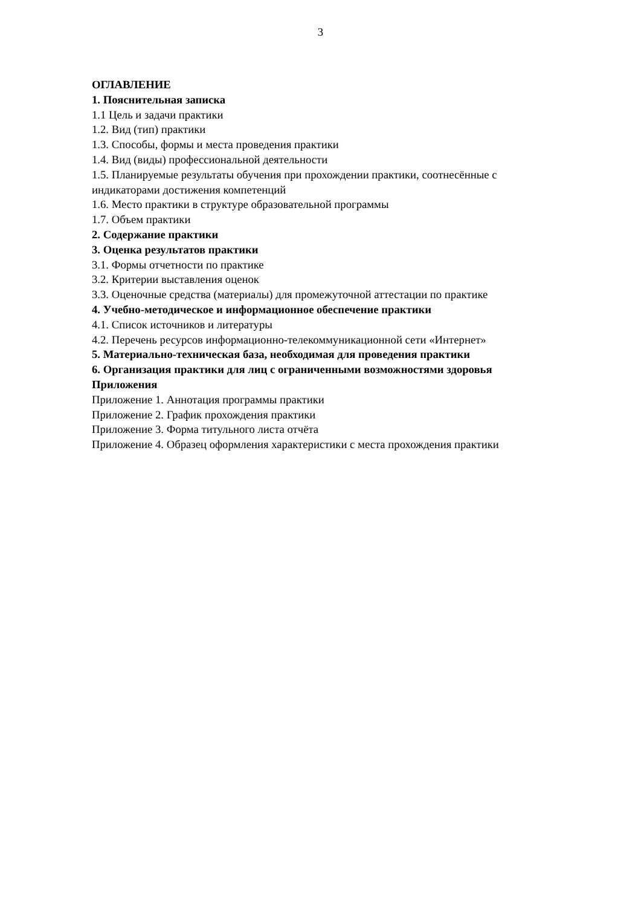3
ОГЛАВЛЕНИЕ
1. Пояснительная записка
1.1 Цель и задачи практики
1.2. Вид (тип) практики
1.3. Способы, формы и места проведения практики
1.4. Вид (виды) профессиональной деятельности
1.5. Планируемые результаты обучения при прохождении практики, соотнесённые с индикаторами достижения компетенций
1.6. Место практики в структуре образовательной программы
1.7. Объем практики
2. Содержание практики
3. Оценка результатов практики
3.1. Формы отчетности по практике
3.2. Критерии выставления оценок
3.3. Оценочные средства (материалы) для промежуточной аттестации по практике
4. Учебно-методическое и информационное обеспечение практики
4.1. Список источников и литературы
4.2. Перечень ресурсов информационно-телекоммуникационной сети «Интернет»
5. Материально-техническая база, необходимая для проведения практики
6. Организация практики для лиц с ограниченными возможностями здоровья
Приложения
Приложение 1. Аннотация программы практики
Приложение 2. График прохождения практики
Приложение 3. Форма титульного листа отчёта
Приложение 4. Образец оформления характеристики с места прохождения практики